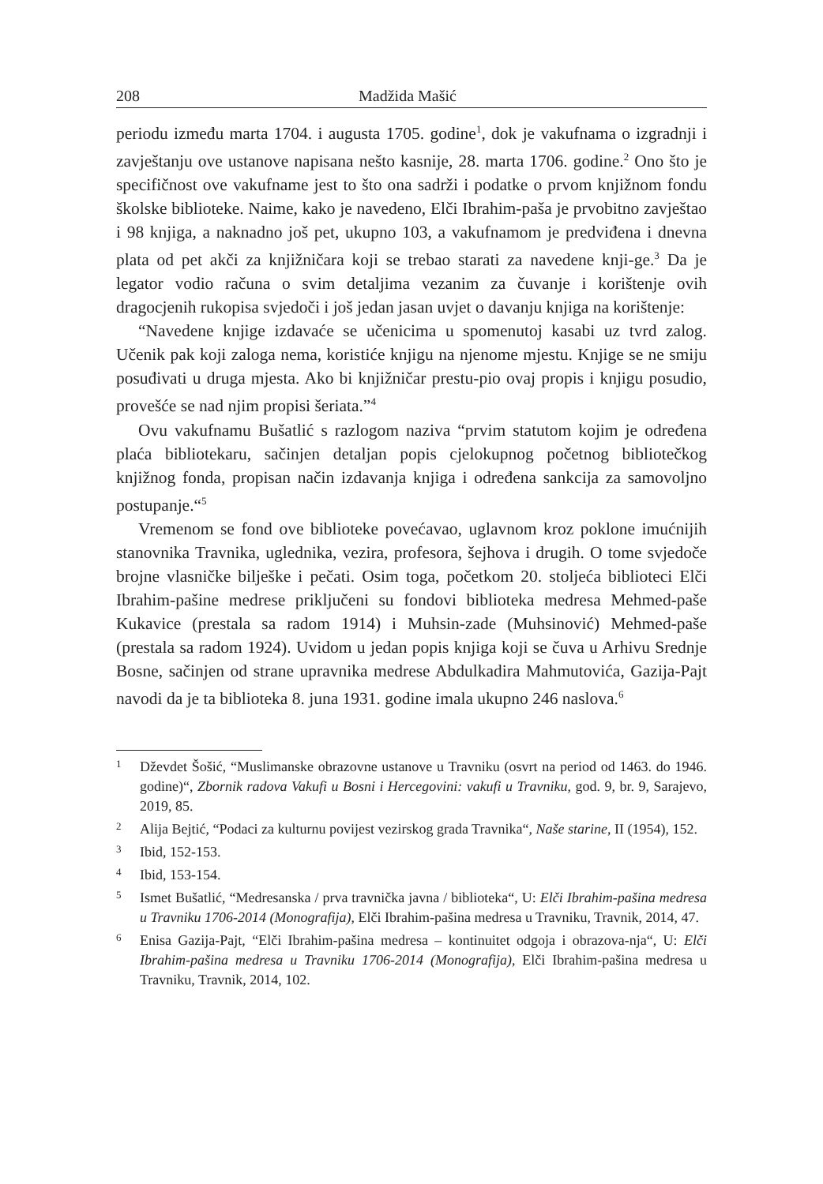208 Madžida Mašić
periodu između marta 1704. i augusta 1705. godine<sup>1</sup>, dok je vakufnama o izgradnji i zavještanju ove ustanove napisana nešto kasnije, 28. marta 1706. godine.<sup>2</sup> Ono što je specifičnost ove vakufname jest to što ona sadrži i podatke o prvom knjižnom fondu školske biblioteke. Naime, kako je navedeno, Elči Ibrahim-paša je prvobitno zavještao i 98 knjiga, a naknadno još pet, ukupno 103, a vakufnamom je predviđena i dnevna plata od pet akči za knjižničara koji se trebao starati za navedene knji-ge.<sup>3</sup> Da je legator vodio računa o svim detaljima vezanim za čuvanje i korištenje ovih dragocjenih rukopisa svjedoči i još jedan jasan uvjet o davanju knjiga na korištenje:
“Navedene knjige izdavaće se učenicima u spomenutoj kasabi uz tvrd zalog. Učenik pak koji zaloga nema, koristiće knjigu na njenome mjestu. Knjige se ne smiju posuđivati u druga mjesta. Ako bi knjižničar prestu-pio ovaj propis i knjigu posudio, provešće se nad njim propisi šeriata.”<sup>4</sup>
Ovu vakufnamu Bušatlić s razlogom naziva “prvim statutom kojim je određena plaća bibliotekaru, sačinjen detaljan popis cjelokupnog početnog bibliotečkog knjižnog fonda, propisan način izdavanja knjiga i određena sankcija za samovoljno postupanje.“<sup>5</sup>
Vremenom se fond ove biblioteke povećavao, uglavnom kroz poklone imućnijih stanovnika Travnika, uglednika, vezira, profesora, šejhova i drugih. O tome svjedoče brojne vlasničke bilješke i pečati. Osim toga, početkom 20. stoljeća biblioteci Elči Ibrahim-pašine medrese priključeni su fondovi biblioteka medresa Mehmed-paše Kukavice (prestala sa radom 1914) i Muhsin-zade (Muhsinović) Mehmed-paše (prestala sa radom 1924). Uvidom u jedan popis knjiga koji se čuva u Arhivu Srednje Bosne, sačinjen od strane upravnika medrese Abdulkadira Mahmutovića, Gazija-Pajt navodi da je ta biblioteka 8. juna 1931. godine imala ukupno 246 naslova.<sup>6</sup>
1 Dževdet Šošić, “Muslimanske obrazovne ustanove u Travniku (osvrt na period od 1463. do 1946. godine)“, Zbornik radova Vakufi u Bosni i Hercegovini: vakufi u Travniku, god. 9, br. 9, Sarajevo, 2019, 85.
2 Alija Bejtić, “Podaci za kulturnu povijest vezirskog grada Travnika“, Naše starine, II (1954), 152.
3 Ibid, 152-153.
4 Ibid, 153-154.
5 Ismet Bušatlić, “Medresanska / prva travnička javna / biblioteka“, U: Elči Ibrahim-pašina medresa u Travniku 1706-2014 (Monografija), Elči Ibrahim-pašina medresa u Travniku, Travnik, 2014, 47.
6 Enisa Gazija-Pajt, “Elči Ibrahim-pašina medresa – kontinuitet odgoja i obrazova-nja“, U: Elči Ibrahim-pašina medresa u Travniku 1706-2014 (Monografija), Elči Ibrahim-pašina medresa u Travniku, Travnik, 2014, 102.